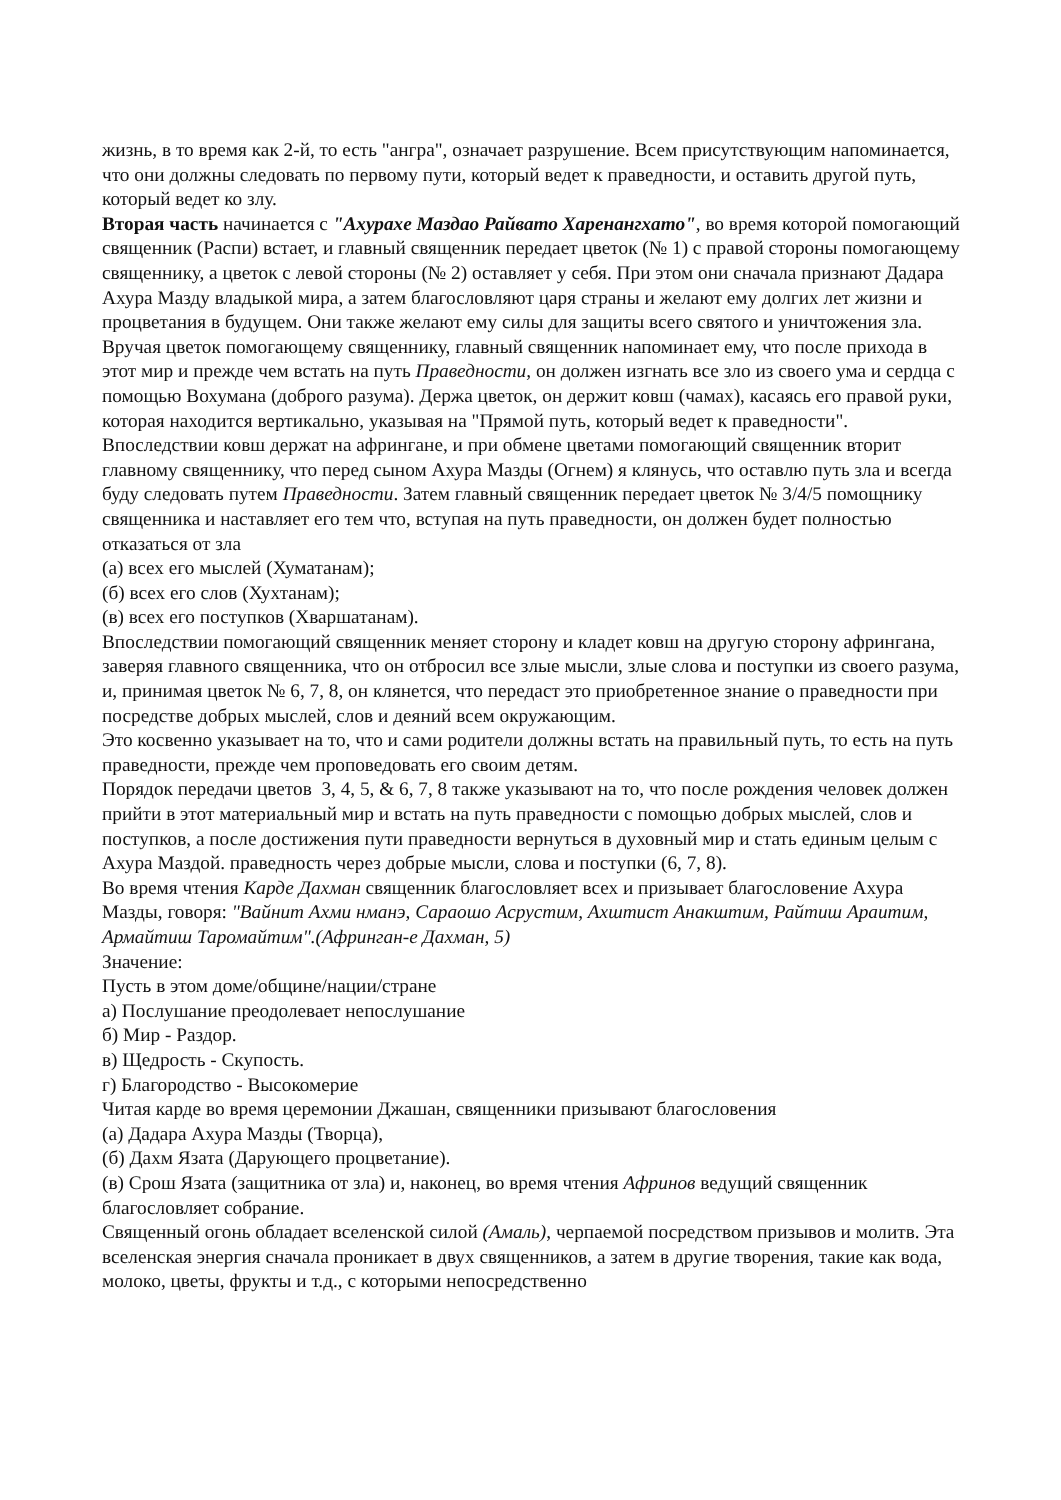жизнь, в то время как 2-й, то есть "ангра", означает разрушение. Всем присутствующим напоминается, что они должны следовать по первому пути, который ведет к праведности, и оставить другой путь, который ведет ко злу.
Вторая часть начинается с "Ахурахе Маздао Райвато Харенангхато", во время которой помогающий священник (Распи) встает, и главный священник передает цветок (№ 1) с правой стороны помогающему священнику, а цветок с левой стороны (№ 2) оставляет у себя. При этом они сначала признают Дадара Ахура Мазду владыкой мира, а затем благословляют царя страны и желают ему долгих лет жизни и процветания в будущем. Они также желают ему силы для защиты всего святого и уничтожения зла.
Вручая цветок помогающему священнику, главный священник напоминает ему, что после прихода в этот мир и прежде чем встать на путь Праведности, он должен изгнать все зло из своего ума и сердца с помощью Вохумана (доброго разума). Держа цветок, он держит ковш (чамах), касаясь его правой руки, которая находится вертикально, указывая на "Прямой путь, который ведет к праведности".
Впоследствии ковш держат на афрингане, и при обмене цветами помогающий священник вторит главному священнику, что перед сыном Ахура Мазды (Огнем) я клянусь, что оставлю путь зла и всегда буду следовать путем Праведности. Затем главный священник передает цветок № 3/4/5 помощнику священника и наставляет его тем что, вступая на путь праведности, он должен будет полностью отказаться от зла
(а) всех его мыслей (Хуматанам);
(б) всех его слов (Хухтанам);
(в) всех его поступков (Хваршатанам).
Впоследствии помогающий священник меняет сторону и кладет ковш на другую сторону афрингана, заверяя главного священника, что он отбросил все злые мысли, злые слова и поступки из своего разума, и, принимая цветок № 6, 7, 8, он клянется, что передаст это приобретенное знание о праведности при посредстве добрых мыслей, слов и деяний всем окружающим.
Это косвенно указывает на то, что и сами родители должны встать на правильный путь, то есть на путь праведности, прежде чем проповедовать его своим детям.
Порядок передачи цветов 3, 4, 5, & 6, 7, 8 также указывают на то, что после рождения человек должен прийти в этот материальный мир и встать на путь праведности с помощью добрых мыслей, слов и поступков, а после достижения пути праведности вернуться в духовный мир и стать единым целым с Ахура Маздой. праведность через добрые мысли, слова и поступки (6, 7, 8).
Во время чтения Карде Дахман священник благословляет всех и призывает благословение Ахура Мазды, говоря: "Вайнит Ахми нманэ, Сараошо Асрустим, Ахштист Анакштим, Райтиш Араитим, Армайтиш Таромайтим".(Афринган-е Дахман, 5)
Значение:
Пусть в этом доме/общине/нации/стране
а) Послушание преодолевает непослушание
б) Мир - Раздор.
в) Щедрость - Скупость.
г) Благородство - Высокомерие
Читая карде во время церемонии Джашан, священники призывают благословения
(а) Дадара Ахура Мазды (Творца),
(б) Дахм Язата (Дарующего процветание).
(в) Срош Язата (защитника от зла) и, наконец, во время чтения Афринов ведущий священник благословляет собрание.
Священный огонь обладает вселенской силой (Амаль), черпаемой посредством призывов и молитв. Эта вселенская энергия сначала проникает в двух священников, а затем в другие творения, такие как вода, молоко, цветы, фрукты и т.д., с которыми непосредственно